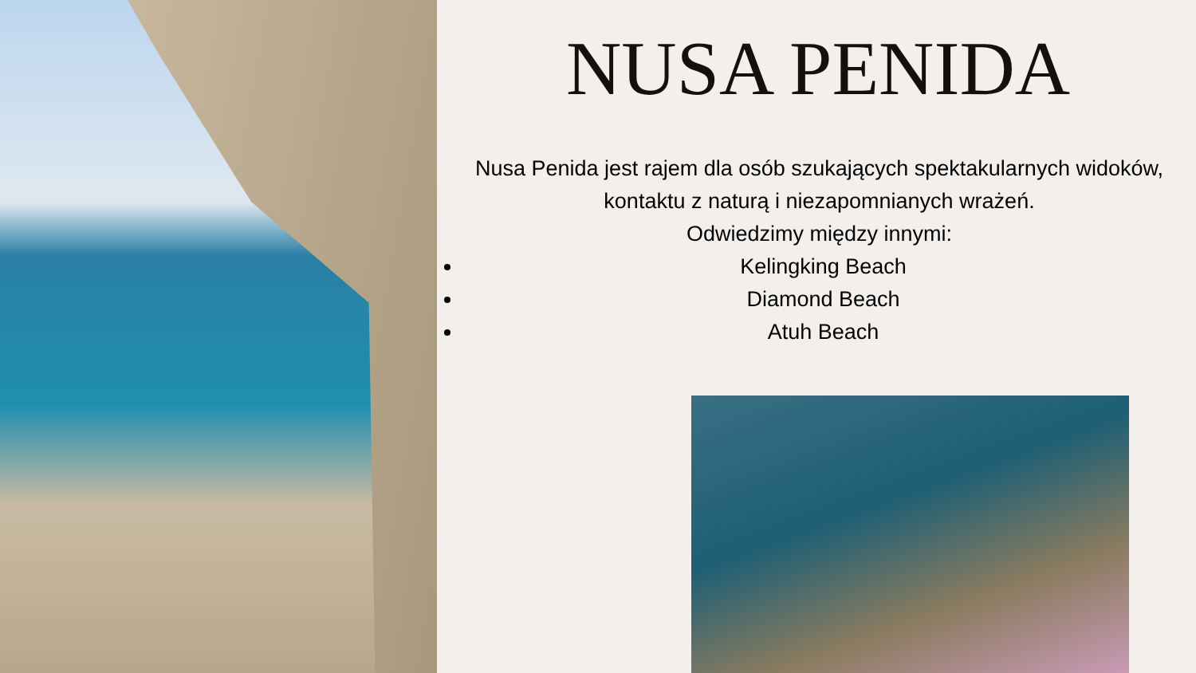NUSA PENIDA
Nusa Penida jest rajem dla osób szukających spektakularnych widoków, kontaktu z naturą i niezapomnianych wrażeń.
Odwiedzimy między innymi:
Kelingking Beach
Diamond Beach
Atuh Beach